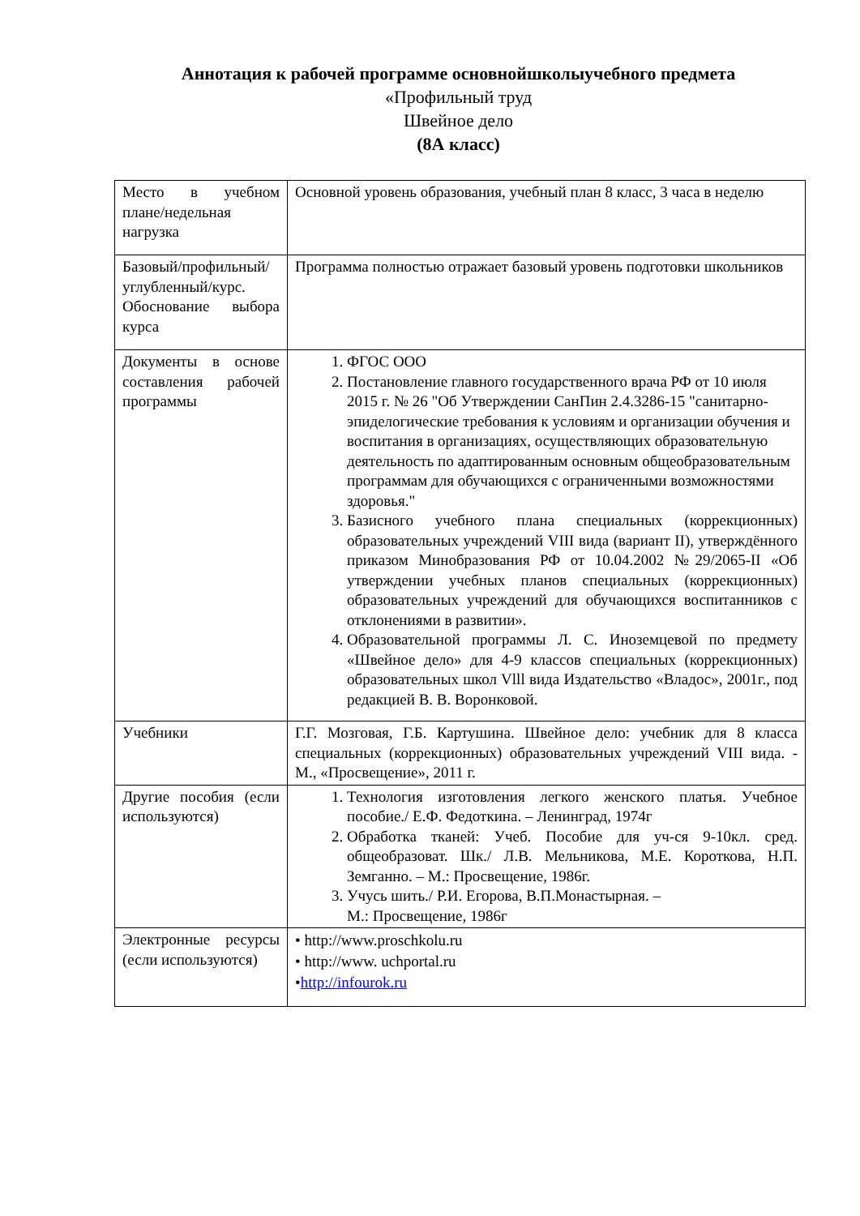Аннотация к рабочей программе основнойшколыучебного предмета
«Профильный труд
Швейное дело
(8А класс)
| Место в учебном плане/недельная нагрузка | Основной уровень образования, учебный план 8 класс, 3 часа в неделю |
| Базовый/профильный/углубленный/курс. Обоснование выбора курса | Программа полностью отражает базовый уровень подготовки школьников |
| Документы в основе составления рабочей программы | 1. ФГОС ООО 2. Постановление главного государственного врача РФ от 10 июля 2015 г. № 26 "Об Утверждении СанПин 2.4.3286-15 "санитарно-эпиделогические требования к условиям и организации обучения и воспитания в организациях, осуществляющих образовательную деятельность по адаптированным основным общеобразовательным программам для обучающихся с ограниченными возможностями здоровья." 3. Базисного учебного плана специальных (коррекционных) образовательных учреждений VIII вида (вариант II), утверждённого приказом Минобразования РФ от 10.04.2002 №29/2065-II «Об утверждении учебных планов специальных (коррекционных) образовательных учреждений для обучающихся воспитанников с отклонениями в развитии». 4. Образовательной программы Л. С. Иноземцевой по предмету «Швейное дело» для 4-9 классов специальных (коррекционных) образовательных школ Vlll вида Издательство «Владос», 2001г., под редакцией В. В. Воронковой. |
| Учебники | Г.Г. Мозговая, Г.Б. Картушина. Швейное дело: учебник для 8 класса специальных (коррекционных) образовательных учреждений VIII вида. - М., «Просвещение», 2011 г. |
| Другие пособия (если используются) | 1. Технология изготовления легкого женского платья. Учебное пособие./ Е.Ф. Федоткина. – Ленинград, 1974г 2. Обработка тканей: Учеб. Пособие для уч-ся 9-10кл. сред. общеобразоват. Шк./ Л.В. Мельникова, М.Е. Короткова, Н.П. Земганно. – М.: Просвещение, 1986г. 3. Учусь шить./ Р.И. Егорова, В.П.Монастырная. – М.: Просвещение, 1986г |
| Электронные ресурсы (если используются) | • http://www.proschkolu.ru • http://www. uchportal.ru • http://infourok.ru |